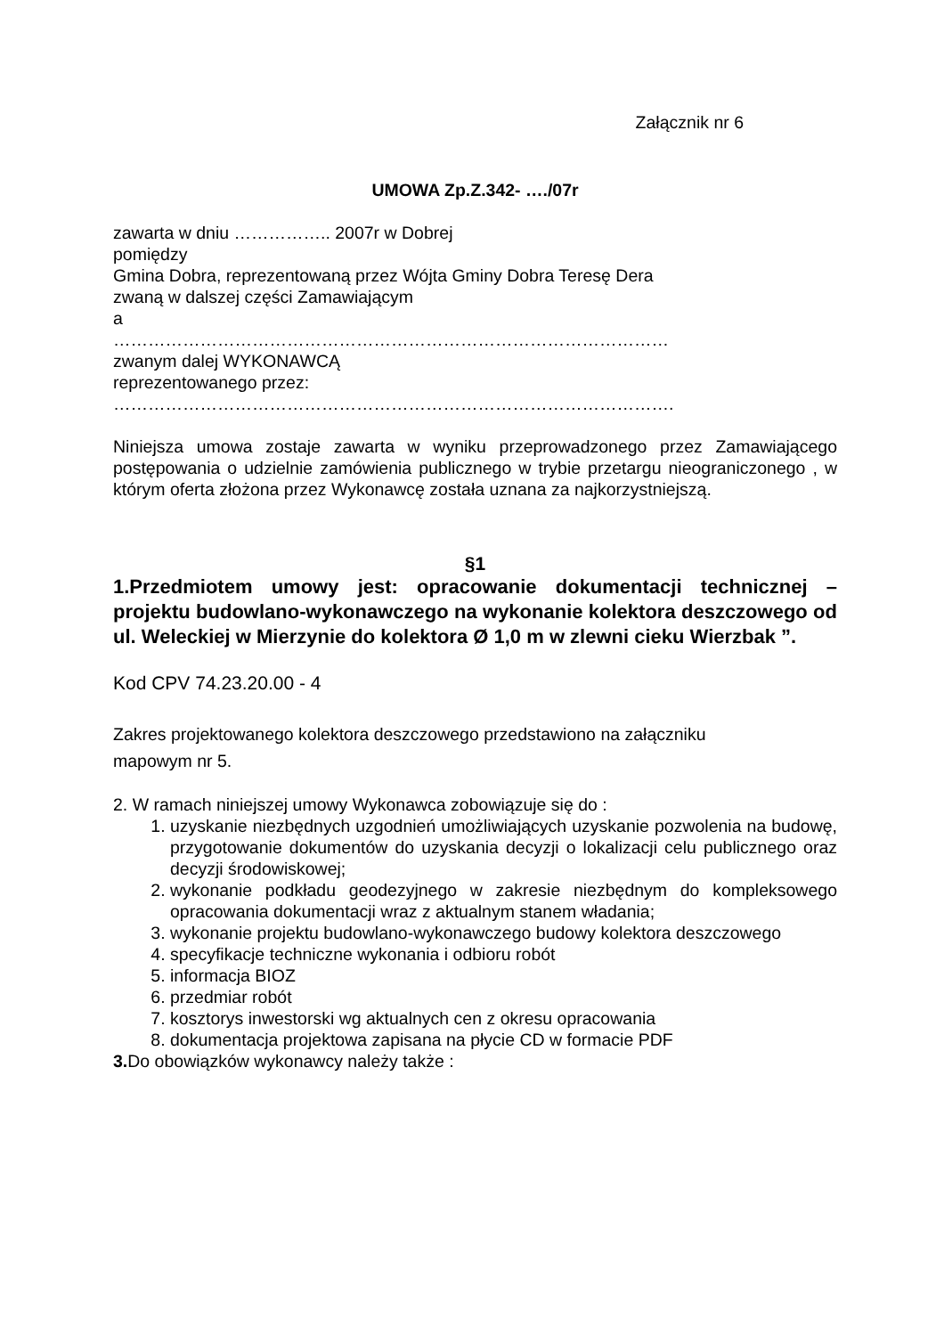Załącznik nr 6
UMOWA Zp.Z.342- …./07r
zawarta w dniu …………….. 2007r w Dobrej
pomiędzy
Gmina Dobra, reprezentowaną przez Wójta Gminy Dobra Teresę Dera
zwaną w dalszej części Zamawiającym
a
……………………………………………………………………………………
zwanym dalej WYKONAWCĄ
reprezentowanego przez:
…………………………………………………………………………………….
Niniejsza umowa zostaje zawarta w wyniku przeprowadzonego przez Zamawiającego postępowania o udzielnie zamówienia publicznego w trybie przetargu nieograniczonego , w którym oferta złożona przez Wykonawcę została uznana za najkorzystniejszą.
§1
1.Przedmiotem umowy jest: opracowanie dokumentacji technicznej – projektu budowlano-wykonawczego na wykonanie kolektora deszczowego od ul. Weleckiej w Mierzynie do kolektora Ø 1,0 m w zlewni cieku Wierzbak ”.
Kod CPV 74.23.20.00 - 4
Zakres projektowanego kolektora deszczowego przedstawiono na załączniku
mapowym nr 5.
2. W ramach niniejszej umowy Wykonawca zobowiązuje się do :
1. uzyskanie niezbędnych uzgodnień umożliwiających uzyskanie pozwolenia na budowę, przygotowanie dokumentów do uzyskania decyzji o lokalizacji celu publicznego oraz decyzji środowiskowej;
2. wykonanie podkładu geodezyjnego w zakresie niezbędnym do kompleksowego opracowania dokumentacji wraz z aktualnym stanem władania;
3. wykonanie projektu budowlano-wykonawczego budowy kolektora deszczowego
4. specyfikacje techniczne wykonania i odbioru robót
5. informacja BIOZ
6. przedmiar robót
7. kosztorys inwestorski wg aktualnych cen z okresu opracowania
8. dokumentacja projektowa zapisana na płycie CD w formacie PDF
3. Do obowiązków wykonawcy należy także :